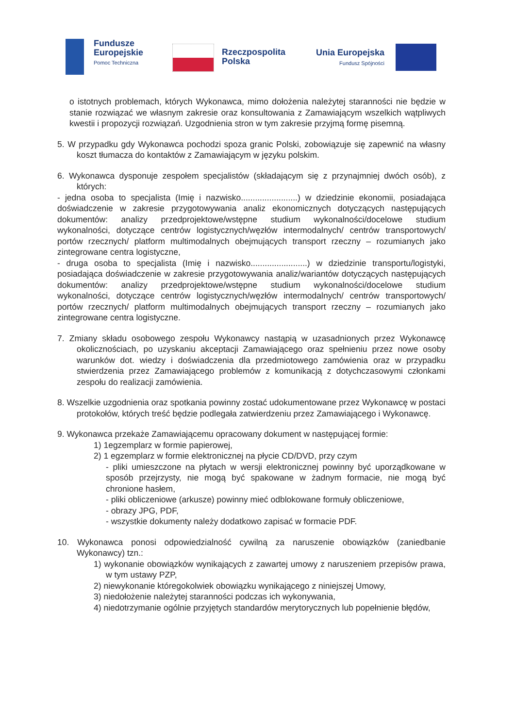Fundusze
Europejskie
Pomoc Techniczna
Rzeczpospolita
Polska
Unia Europejska
Fundusz Spójności
o istotnych problemach, których Wykonawca, mimo dołożenia należytej staranności nie będzie w stanie rozwiązać we własnym zakresie oraz konsultowania z Zamawiającym wszelkich wątpliwych kwestii i propozycji rozwiązań. Uzgodnienia stron w tym zakresie przyjmą formę pisemną.
5. W przypadku gdy Wykonawca pochodzi spoza granic Polski, zobowiązuje się zapewnić na własny koszt tłumacza do kontaktów z Zamawiającym w języku polskim.
6. Wykonawca dysponuje zespołem specjalistów (składającym się z przynajmniej dwóch osób), z których:
- jedna osoba to specjalista (Imię i nazwisko........................) w dziedzinie ekonomii, posiadająca doświadczenie w zakresie przygotowywania analiz ekonomicznych dotyczących następujących dokumentów: analizy przedprojektowe/wstępne studium wykonalności/docelowe studium wykonalności, dotyczące centrów logistycznych/węzłów intermodalnych/ centrów transportowych/ portów rzecznych/ platform multimodalnych obejmujących transport rzeczny – rozumianych jako zintegrowane centra logistyczne,
- druga osoba to specjalista (Imię i nazwisko........................) w dziedzinie transportu/logistyki, posiadająca doświadczenie w zakresie przygotowywania analiz/wariantów dotyczących następujących dokumentów: analizy przedprojektowe/wstępne studium wykonalności/docelowe studium wykonalności, dotyczące centrów logistycznych/węzłów intermodalnych/ centrów transportowych/ portów rzecznych/ platform multimodalnych obejmujących transport rzeczny – rozumianych jako zintegrowane centra logistyczne.
7. Zmiany składu osobowego zespołu Wykonawcy nastąpią w uzasadnionych przez Wykonawcę okolicznościach, po uzyskaniu akceptacji Zamawiającego oraz spełnieniu przez nowe osoby warunków dot. wiedzy i doświadczenia dla przedmiotowego zamówienia oraz w przypadku stwierdzenia przez Zamawiającego problemów z komunikacją z dotychczasowymi członkami zespołu do realizacji zamówienia.
8. Wszelkie uzgodnienia oraz spotkania powinny zostać udokumentowane przez Wykonawcę w postaci protokołów, których treść będzie podlegała zatwierdzeniu przez Zamawiającego i Wykonawcę.
9. Wykonawca przekaże Zamawiającemu opracowany dokument w następującej formie:
1) 1egzemplarz w formie papierowej,
2) 1 egzemplarz w formie elektronicznej na płycie CD/DVD, przy czym
- pliki umieszczone na płytach w wersji elektronicznej powinny być uporządkowane w sposób przejrzysty, nie mogą być spakowane w żadnym formacie, nie mogą być chronione hasłem,
- pliki obliczeniowe (arkusze) powinny mieć odblokowane formuły obliczeniowe,
- obrazy JPG, PDF,
- wszystkie dokumenty należy dodatkowo zapisać w formacie PDF.
10. Wykonawca ponosi odpowiedzialność cywilną za naruszenie obowiązków (zaniedbanie Wykonawcy) tzn.:
1) wykonanie obowiązków wynikających z zawartej umowy z naruszeniem przepisów prawa, w tym ustawy PZP,
2) niewykonanie któregokolwiek obowiązku wynikającego z niniejszej Umowy,
3) niedołożenie należytej staranności podczas ich wykonywania,
4) niedotrzymanie ogólnie przyjętych standardów merytorycznych lub popełnienie błędów,